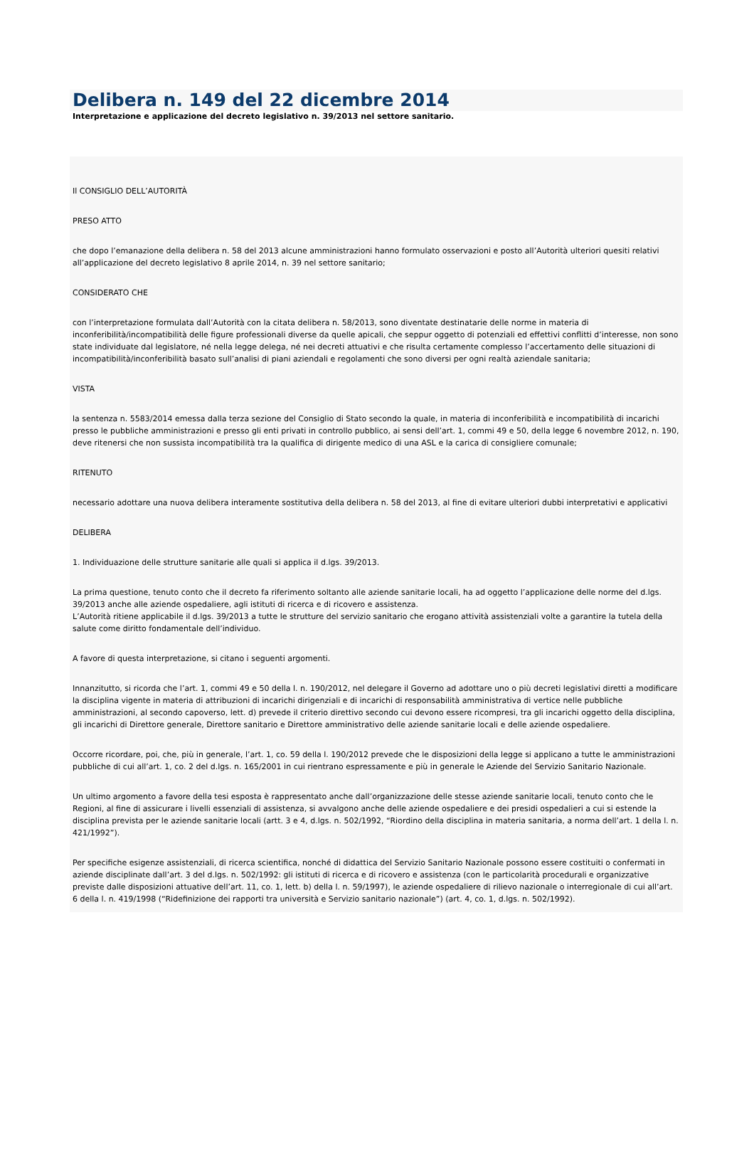Delibera n. 149 del 22 dicembre 2014
Interpretazione e applicazione del decreto legislativo n. 39/2013 nel settore sanitario.
Il CONSIGLIO DELL’AUTORITÀ
PRESO ATTO
che dopo l’emanazione della delibera n. 58 del 2013 alcune amministrazioni hanno formulato osservazioni e posto all’Autorità ulteriori quesiti relativi all’applicazione del decreto legislativo 8 aprile 2014, n. 39 nel settore sanitario;
CONSIDERATO CHE
con l’interpretazione formulata dall’Autorità con la citata delibera n. 58/2013, sono diventate destinatarie delle norme in materia di inconferibilità/incompatibilità delle figure professionali diverse da quelle apicali, che seppur oggetto di potenziali ed effettivi conflitti d’interesse, non sono state individuate dal legislatore, né nella legge delega, né nei decreti attuativi e che risulta certamente complesso l’accertamento delle situazioni di incompatibilità/inconferibilità basato sull’analisi di piani aziendali e regolamenti che sono diversi per ogni realtà aziendale sanitaria;
VISTA
la sentenza n. 5583/2014 emessa dalla terza sezione del Consiglio di Stato secondo la quale, in materia di inconferibilità e incompatibilità di incarichi presso le pubbliche amministrazioni e presso gli enti privati in controllo pubblico, ai sensi dell’art. 1, commi 49 e 50, della legge 6 novembre 2012, n. 190, deve ritenersi che non sussista incompatibilità tra la qualifica di dirigente medico di una ASL e la carica di consigliere comunale;
RITENUTO
necessario adottare una nuova delibera interamente sostitutiva della delibera n. 58 del 2013, al fine di evitare ulteriori dubbi interpretativi e applicativi
DELIBERA
1. Individuazione delle strutture sanitarie alle quali si applica il d.lgs. 39/2013.
La prima questione, tenuto conto che il decreto fa riferimento soltanto alle aziende sanitarie locali, ha ad oggetto l’applicazione delle norme del d.lgs. 39/2013 anche alle aziende ospedaliere, agli istituti di ricerca e di ricovero e assistenza.
L’Autorità ritiene applicabile il d.lgs. 39/2013 a tutte le strutture del servizio sanitario che erogano attività assistenziali volte a garantire la tutela della salute come diritto fondamentale dell’individuo.
A favore di questa interpretazione, si citano i seguenti argomenti.
Innanzitutto, si ricorda che l’art. 1, commi 49 e 50 della l. n. 190/2012, nel delegare il Governo ad adottare uno o più decreti legislativi diretti a modificare la disciplina vigente in materia di attribuzioni di incarichi dirigenziali e di incarichi di responsabilità amministrativa di vertice nelle pubbliche amministrazioni, al secondo capoverso, lett. d) prevede il criterio direttivo secondo cui devono essere ricompresi, tra gli incarichi oggetto della disciplina, gli incarichi di Direttore generale, Direttore sanitario e Direttore amministrativo delle aziende sanitarie locali e delle aziende ospedaliere.
Occorre ricordare, poi, che, più in generale, l’art. 1, co. 59 della l. 190/2012 prevede che le disposizioni della legge si applicano a tutte le amministrazioni pubbliche di cui all’art. 1, co. 2 del d.lgs. n. 165/2001 in cui rientrano espressamente e più in generale le Aziende del Servizio Sanitario Nazionale.
Un ultimo argomento a favore della tesi esposta è rappresentato anche dall’organizzazione delle stesse aziende sanitarie locali, tenuto conto che le Regioni, al fine di assicurare i livelli essenziali di assistenza, si avvalgono anche delle aziende ospedaliere e dei presidi ospedalieri a cui si estende la disciplina prevista per le aziende sanitarie locali (artt. 3 e 4, d.lgs. n. 502/1992, “Riordino della disciplina in materia sanitaria, a norma dell’art. 1 della l. n. 421/1992”).
Per specifiche esigenze assistenziali, di ricerca scientifica, nonché di didattica del Servizio Sanitario Nazionale possono essere costituiti o confermati in aziende disciplinate dall’art. 3 del d.lgs. n. 502/1992: gli istituti di ricerca e di ricovero e assistenza (con le particolarità procedurali e organizzative previste dalle disposizioni attuative dell’art. 11, co. 1, lett. b) della l. n. 59/1997), le aziende ospedaliere di rilievo nazionale o interregionale di cui all’art. 6 della l. n. 419/1998 (“Ridefinizione dei rapporti tra università e Servizio sanitario nazionale”) (art. 4, co. 1, d.lgs. n. 502/1992).